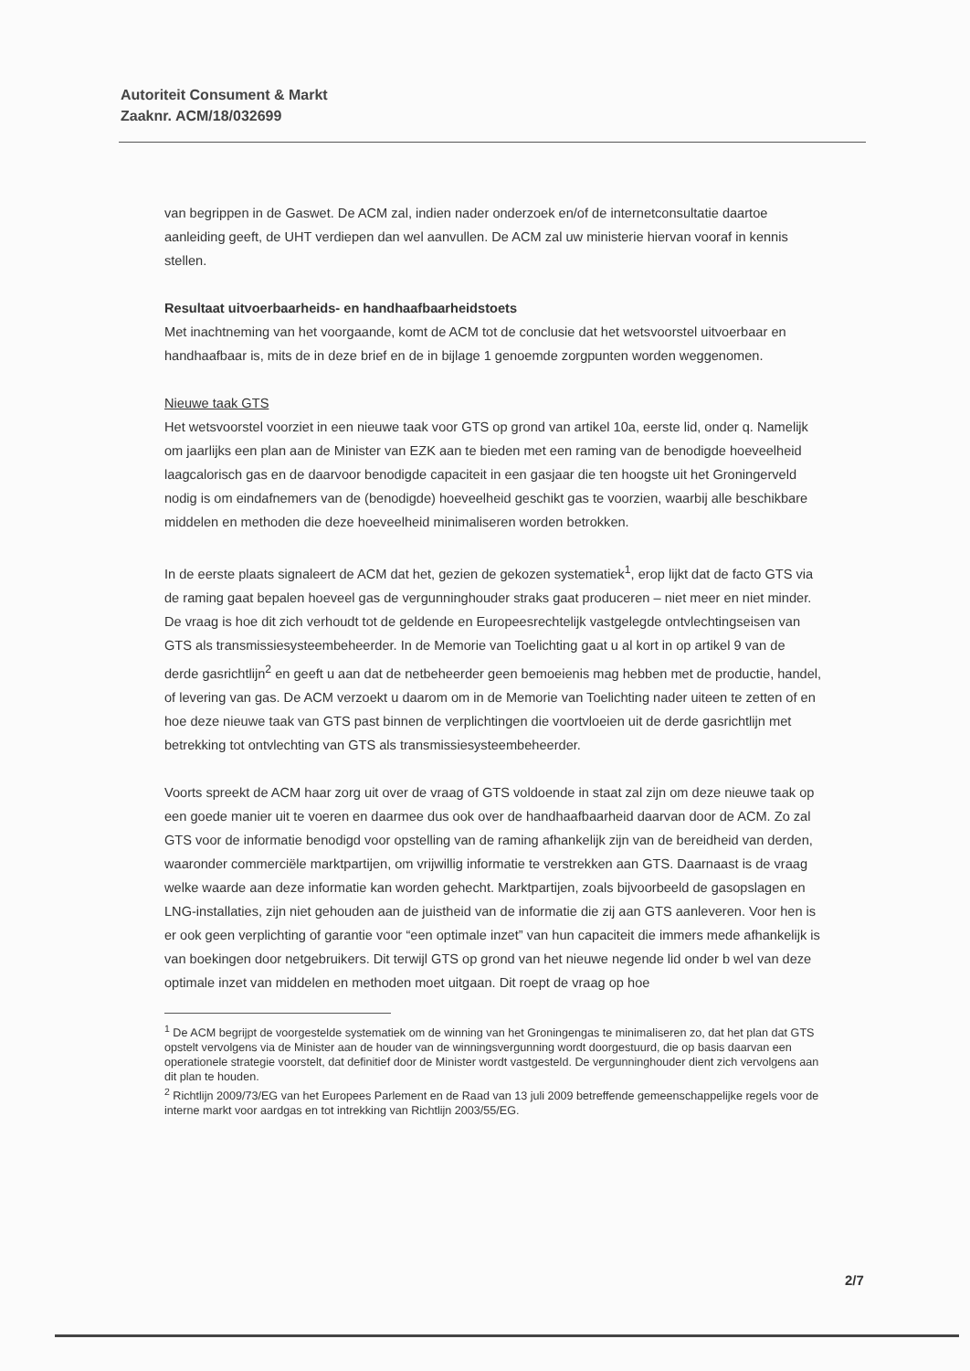Autoriteit Consument & Markt
Zaaknr. ACM/18/032699
van begrippen in de Gaswet. De ACM zal, indien nader onderzoek en/of de internetconsultatie daartoe aanleiding geeft, de UHT verdiepen dan wel aanvullen. De ACM zal uw ministerie hiervan vooraf in kennis stellen.
Resultaat uitvoerbaarheids- en handhaafbaarheidstoets
Met inachtneming van het voorgaande, komt de ACM tot de conclusie dat het wetsvoorstel uitvoerbaar en handhaafbaar is, mits de in deze brief en de in bijlage 1 genoemde zorgpunten worden weggenomen.
Nieuwe taak GTS
Het wetsvoorstel voorziet in een nieuwe taak voor GTS op grond van artikel 10a, eerste lid, onder q. Namelijk om jaarlijks een plan aan de Minister van EZK aan te bieden met een raming van de benodigde hoeveelheid laagcalorisch gas en de daarvoor benodigde capaciteit in een gasjaar die ten hoogste uit het Groningerveld nodig is om eindafnemers van de (benodigde) hoeveelheid geschikt gas te voorzien, waarbij alle beschikbare middelen en methoden die deze hoeveelheid minimaliseren worden betrokken.
In de eerste plaats signaleert de ACM dat het, gezien de gekozen systematiek<sup>1</sup>, erop lijkt dat de facto GTS via de raming gaat bepalen hoeveel gas de vergunninghouder straks gaat produceren – niet meer en niet minder. De vraag is hoe dit zich verhoudt tot de geldende en Europeesrechtelijk vastgelegde ontvlechtingseisen van GTS als transmissiesysteembeheerder. In de Memorie van Toelichting gaat u al kort in op artikel 9 van de derde gasrichtlijn<sup>2</sup> en geeft u aan dat de netbeheerder geen bemoeienis mag hebben met de productie, handel, of levering van gas. De ACM verzoekt u daarom om in de Memorie van Toelichting nader uiteen te zetten of en hoe deze nieuwe taak van GTS past binnen de verplichtingen die voortvloeien uit de derde gasrichtlijn met betrekking tot ontvlechting van GTS als transmissiesysteembeheerder.
Voorts spreekt de ACM haar zorg uit over de vraag of GTS voldoende in staat zal zijn om deze nieuwe taak op een goede manier uit te voeren en daarmee dus ook over de handhaafbaarheid daarvan door de ACM. Zo zal GTS voor de informatie benodigd voor opstelling van de raming afhankelijk zijn van de bereidheid van derden, waaronder commerciële marktpartijen, om vrijwillig informatie te verstrekken aan GTS. Daarnaast is de vraag welke waarde aan deze informatie kan worden gehecht. Marktpartijen, zoals bijvoorbeeld de gasopslagen en LNG-installaties, zijn niet gehouden aan de juistheid van de informatie die zij aan GTS aanleveren. Voor hen is er ook geen verplichting of garantie voor “een optimale inzet” van hun capaciteit die immers mede afhankelijk is van boekingen door netgebruikers. Dit terwijl GTS op grond van het nieuwe negende lid onder b wel van deze optimale inzet van middelen en methoden moet uitgaan. Dit roept de vraag op hoe
<sup>1</sup> De ACM begrijpt de voorgestelde systematiek om de winning van het Groningengas te minimaliseren zo, dat het plan dat GTS opstelt vervolgens via de Minister aan de houder van de winningsvergunning wordt doorgestuurd, die op basis daarvan een operationele strategie voorstelt, dat definitief door de Minister wordt vastgesteld. De vergunninghouder dient zich vervolgens aan dit plan te houden.
<sup>2</sup> Richtlijn 2009/73/EG van het Europees Parlement en de Raad van 13 juli 2009 betreffende gemeenschappelijke regels voor de interne markt voor aardgas en tot intrekking van Richtlijn 2003/55/EG.
2/7